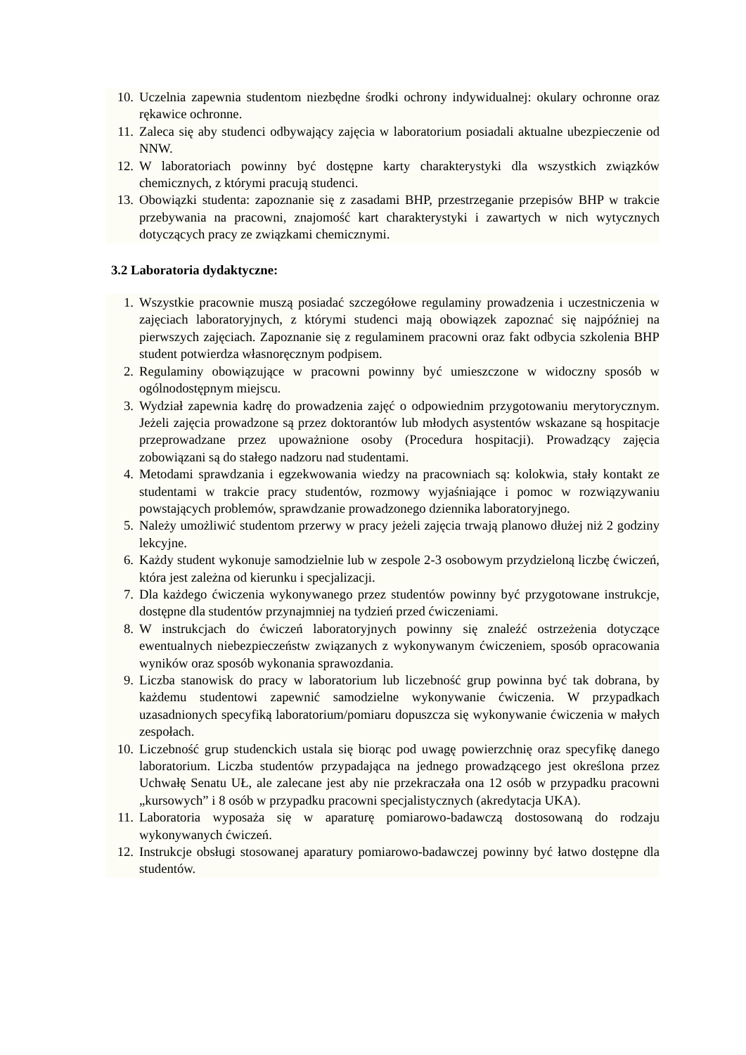10. Uczelnia zapewnia studentom niezbędne środki ochrony indywidualnej: okulary ochronne oraz rękawice ochronne.
11. Zaleca się aby studenci odbywający zajęcia w laboratorium posiadali aktualne ubezpieczenie od NNW.
12. W laboratoriach powinny być dostępne karty charakterystyki dla wszystkich związków chemicznych, z którymi pracują studenci.
13. Obowiązki studenta: zapoznanie się z zasadami BHP, przestrzeganie przepisów BHP w trakcie przebywania na pracowni, znajomość kart charakterystyki i zawartych w nich wytycznych dotyczących pracy ze związkami chemicznymi.
3.2 Laboratoria dydaktyczne:
1. Wszystkie pracownie muszą posiadać szczegółowe regulaminy prowadzenia i uczestniczenia w zajęciach laboratoryjnych, z którymi studenci mają obowiązek zapoznać się najpóźniej na pierwszych zajęciach. Zapoznanie się z regulaminem pracowni oraz fakt odbycia szkolenia BHP student potwierdza własnoręcznym podpisem.
2. Regulaminy obowiązujące w pracowni powinny być umieszczone w widoczny sposób w ogólnodostępnym miejscu.
3. Wydział zapewnia kadrę do prowadzenia zajęć o odpowiednim przygotowaniu merytorycznym. Jeżeli zajęcia prowadzone są przez doktorantów lub młodych asystentów wskazane są hospitacje przeprowadzane przez upoważnione osoby (Procedura hospitacji). Prowadzący zajęcia zobowiązani są do stałego nadzoru nad studentami.
4. Metodami sprawdzania i egzekwowania wiedzy na pracowniach są: kolokwia, stały kontakt ze studentami w trakcie pracy studentów, rozmowy wyjaśniające i pomoc w rozwiązywaniu powstających problemów, sprawdzanie prowadzonego dziennika laboratoryjnego.
5. Należy umożliwić studentom przerwy w pracy jeżeli zajęcia trwają planowo dłużej niż 2 godziny lekcyjne.
6. Każdy student wykonuje samodzielnie lub w zespole 2-3 osobowym przydzieloną liczbę ćwiczeń, która jest zależna od kierunku i specjalizacji.
7. Dla każdego ćwiczenia wykonywanego przez studentów powinny być przygotowane instrukcje, dostępne dla studentów przynajmniej na tydzień przed ćwiczeniami.
8. W instrukcjach do ćwiczeń laboratoryjnych powinny się znaleźć ostrzeżenia dotyczące ewentualnych niebezpieczeństw związanych z wykonywanym ćwiczeniem, sposób opracowania wyników oraz sposób wykonania sprawozdania.
9. Liczba stanowisk do pracy w laboratorium lub liczebność grup powinna być tak dobrana, by każdemu studentowi zapewnić samodzielne wykonywanie ćwiczenia. W przypadkach uzasadnionych specyfiką laboratorium/pomiaru dopuszcza się wykonywanie ćwiczenia w małych zespołach.
10. Liczebność grup studenckich ustala się biorąc pod uwagę powierzchnię oraz specyfikę danego laboratorium. Liczba studentów przypadająca na jednego prowadzącego jest określona przez Uchwałę Senatu UŁ, ale zalecane jest aby nie przekraczała ona 12 osób w przypadku pracowni „kursowych” i 8 osób w przypadku pracowni specjalistycznych (akredytacja UKA).
11. Laboratoria wyposaża się w aparaturę pomiarowo-badawczą dostosowaną do rodzaju wykonywanych ćwiczeń.
12. Instrukcje obsługi stosowanej aparatury pomiarowo-badawczej powinny być łatwo dostępne dla studentów.